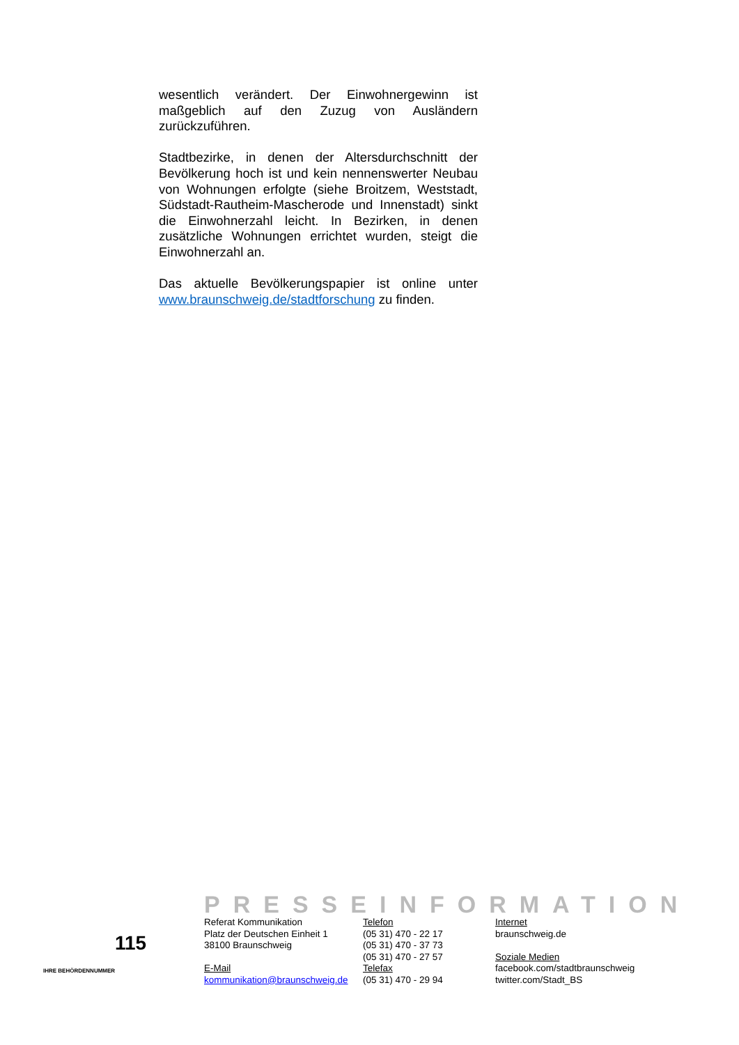wesentlich verändert. Der Einwohnergewinn ist maßgeblich auf den Zuzug von Ausländern zurückzuführen.
Stadtbezirke, in denen der Altersdurchschnitt der Bevölkerung hoch ist und kein nennenswerter Neubau von Wohnungen erfolgte (siehe Broitzem, Weststadt, Südstadt-Rautheim-Mascherode und Innenstadt) sinkt die Einwohnerzahl leicht. In Bezirken, in denen zusätzliche Wohnungen errichtet wurden, steigt die Einwohnerzahl an.
Das aktuelle Bevölkerungspapier ist online unter www.braunschweig.de/stadtforschung zu finden.
PRESSEINFORMATION
115
IHRE BEHÖRDENNUMMER
Referat Kommunikation
Platz der Deutschen Einheit 1
38100 Braunschweig
E-Mail
kommunikation@braunschweig.de
Telefon
(05 31) 470 - 22 17
(05 31) 470 - 37 73
(05 31) 470 - 27 57
Telefax
(05 31) 470 - 29 94
Internet
braunschweig.de
Soziale Medien
facebook.com/stadtbraunschweig
twitter.com/Stadt_BS